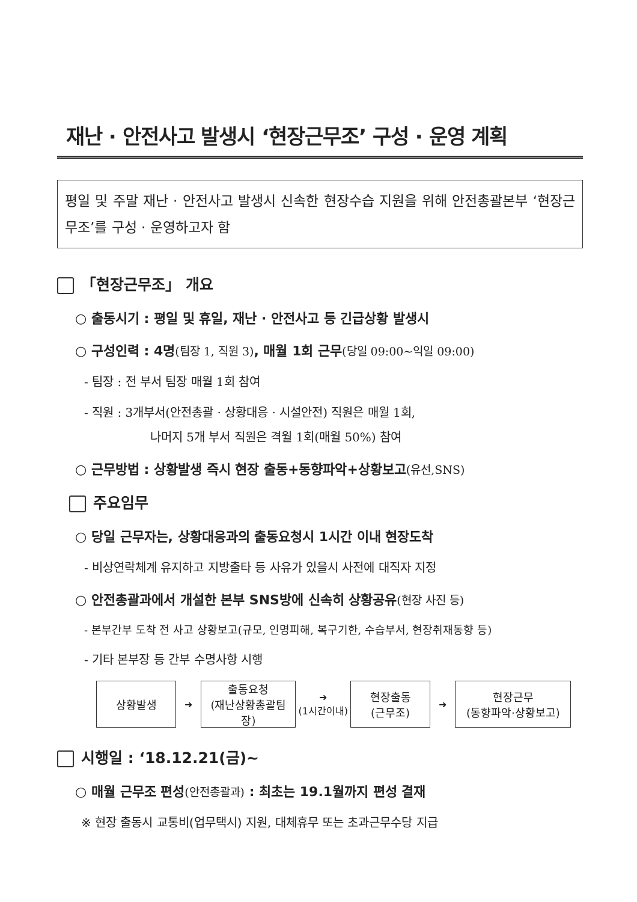재난 · 안전사고 발생시 ‘현장근무조’ 구성 · 운영 계획
평일 및 주말 재난 · 안전사고 발생시 신속한 현장수습 지원을 위해 안전총괄본부 ‘현장근무조’를 구성 · 운영하고자 함
「현장근무조」 개요
○ 출동시기 : 평일 및 휴일, 재난 · 안전사고 등 긴급상황 발생시
○ 구성인력 : 4명(팀장 1, 직원 3), 매월 1회 근무(당일 09:00~익일 09:00)
- 팀장 : 전 부서 팀장 매월 1회 참여
- 직원 : 3개부서(안전총괄 · 상황대응 · 시설안전) 직원은 매월 1회,
나머지 5개 부서 직원은 격월 1회(매월 50%) 참여
○ 근무방법 : 상황발생 즉시 현장 출동+동향파악+상황보고(유선,SNS)
주요임무
○ 당일 근무자는, 상황대응과의 출동요청시 1시간 이내 현장도착
- 비상연락체계 유지하고 지방출타 등 사유가 있을시 사전에 대직자 지정
○ 안전총괄과에서 개설한 본부 SNS방에 신속히 상황공유(현장 사진 등)
- 본부간부 도착 전 사고 상황보고(규모, 인명피해, 복구기한, 수습부서, 현장취재동향 등)
- 기타 본부장 등 간부 수명사항 시행
상황발생
➜
출동요청
(재난상황총괄팀장)
➜
(1시간이내)
현장출동
(근무조)
➜
현장근무
(동향파악·상황보고)
시행일 : ‘18.12.21(금)~
○ 매월 근무조 편성(안전총괄과) : 최초는 19.1월까지 편성 결재
※ 현장 출동시 교통비(업무택시) 지원, 대체휴무 또는 초과근무수당 지급